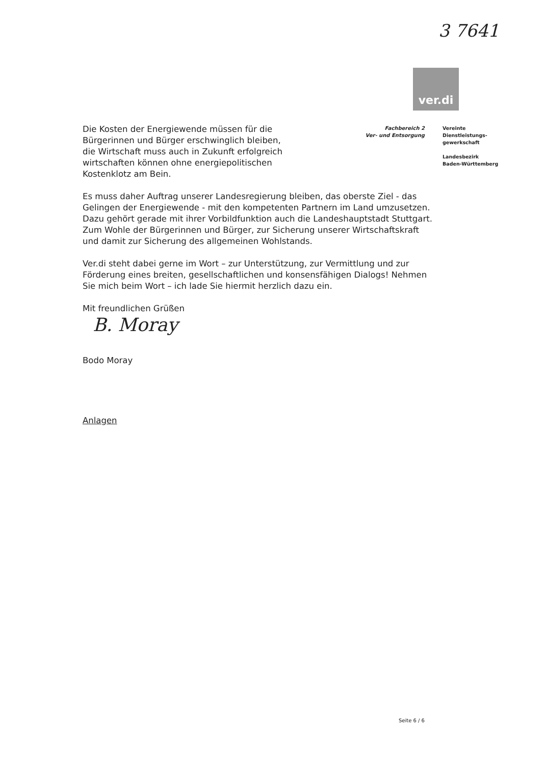3 7641
ver.di
Fachbereich 2
Ver- und Entsorgung
Vereinte
Dienstleistungs-
gewerkschaft
Landesbezirk
Baden-Württemberg
Die Kosten der Energiewende müssen für die
Bürgerinnen und Bürger erschwinglich bleiben,
die Wirtschaft muss auch in Zukunft erfolgreich
wirtschaften können ohne energiepolitischen
Kostenklotz am Bein.
Es muss daher Auftrag unserer Landesregierung bleiben, das oberste Ziel - das Gelingen der Energiewende - mit den kompetenten Partnern im Land umzusetzen. Dazu gehört gerade mit ihrer Vorbildfunktion auch die Landeshauptstadt Stuttgart. Zum Wohle der Bürgerinnen und Bürger, zur Sicherung unserer Wirtschaftskraft und damit zur Sicherung des allgemeinen Wohlstands.
Ver.di steht dabei gerne im Wort – zur Unterstützung, zur Vermittlung und zur Förderung eines breiten, gesellschaftlichen und konsensfähigen Dialogs! Nehmen Sie mich beim Wort – ich lade Sie hiermit herzlich dazu ein.
Mit freundlichen Grüßen
B. Moray
Bodo Moray
Anlagen
Seite 6 / 6